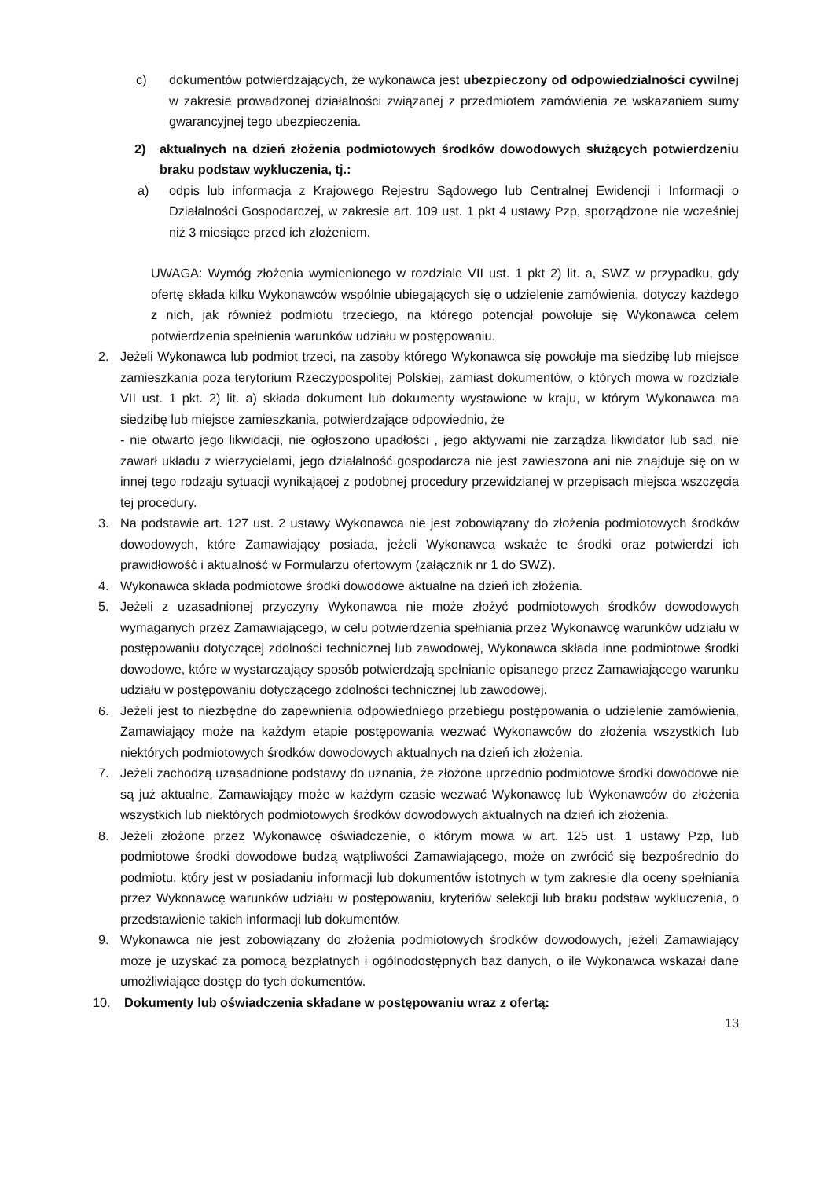c) dokumentów potwierdzających, że wykonawca jest ubezpieczony od odpowiedzialności cywilnej w zakresie prowadzonej działalności związanej z przedmiotem zamówienia ze wskazaniem sumy gwarancyjnej tego ubezpieczenia.
2) aktualnych na dzień złożenia podmiotowych środków dowodowych służących potwierdzeniu braku podstaw wykluczenia, tj.:
a) odpis lub informacja z Krajowego Rejestru Sądowego lub Centralnej Ewidencji i Informacji o Działalności Gospodarczej, w zakresie art. 109 ust. 1 pkt 4 ustawy Pzp, sporządzone nie wcześniej niż 3 miesiące przed ich złożeniem.
UWAGA: Wymóg złożenia wymienionego w rozdziale VII ust. 1 pkt 2) lit. a, SWZ w przypadku, gdy ofertę składa kilku Wykonawców wspólnie ubiegających się o udzielenie zamówienia, dotyczy każdego z nich, jak również podmiotu trzeciego, na którego potencjał powołuje się Wykonawca celem potwierdzenia spełnienia warunków udziału w postępowaniu.
2. Jeżeli Wykonawca lub podmiot trzeci, na zasoby którego Wykonawca się powołuje ma siedzibę lub miejsce zamieszkania poza terytorium Rzeczypospolitej Polskiej, zamiast dokumentów, o których mowa w rozdziale VII ust. 1 pkt. 2) lit. a) składa dokument lub dokumenty wystawione w kraju, w którym Wykonawca ma siedzibę lub miejsce zamieszkania, potwierdzające odpowiednio, że
- nie otwarto jego likwidacji, nie ogłoszono upadłości , jego aktywami nie zarządza likwidator lub sad, nie zawarł układu z wierzycielami, jego działalność gospodarcza nie jest zawieszona ani nie znajduje się on w innej tego rodzaju sytuacji wynikającej z podobnej procedury przewidzianej w przepisach miejsca wszczęcia tej procedury.
3. Na podstawie art. 127 ust. 2 ustawy Wykonawca nie jest zobowiązany do złożenia podmiotowych środków dowodowych, które Zamawiający posiada, jeżeli Wykonawca wskaże te środki oraz potwierdzi ich prawidłowość i aktualność w Formularzu ofertowym (załącznik nr 1 do SWZ).
4. Wykonawca składa podmiotowe środki dowodowe aktualne na dzień ich złożenia.
5. Jeżeli z uzasadnionej przyczyny Wykonawca nie może złożyć podmiotowych środków dowodowych wymaganych przez Zamawiającego, w celu potwierdzenia spełniania przez Wykonawcę warunków udziału w postępowaniu dotyczącej zdolności technicznej lub zawodowej, Wykonawca składa inne podmiotowe środki dowodowe, które w wystarczający sposób potwierdzają spełnianie opisanego przez Zamawiającego warunku udziału w postępowaniu dotyczącego zdolności technicznej lub zawodowej.
6. Jeżeli jest to niezbędne do zapewnienia odpowiedniego przebiegu postępowania o udzielenie zamówienia, Zamawiający może na każdym etapie postępowania wezwać Wykonawców do złożenia wszystkich lub niektórych podmiotowych środków dowodowych aktualnych na dzień ich złożenia.
7. Jeżeli zachodzą uzasadnione podstawy do uznania, że złożone uprzednio podmiotowe środki dowodowe nie są już aktualne, Zamawiający może w każdym czasie wezwać Wykonawcę lub Wykonawców do złożenia wszystkich lub niektórych podmiotowych środków dowodowych aktualnych na dzień ich złożenia.
8. Jeżeli złożone przez Wykonawcę oświadczenie, o którym mowa w art. 125 ust. 1 ustawy Pzp, lub podmiotowe środki dowodowe budzą wątpliwości Zamawiającego, może on zwrócić się bezpośrednio do podmiotu, który jest w posiadaniu informacji lub dokumentów istotnych w tym zakresie dla oceny spełniania przez Wykonawcę warunków udziału w postępowaniu, kryteriów selekcji lub braku podstaw wykluczenia, o przedstawienie takich informacji lub dokumentów.
9. Wykonawca nie jest zobowiązany do złożenia podmiotowych środków dowodowych, jeżeli Zamawiający może je uzyskać za pomocą bezpłatnych i ogólnodostępnych baz danych, o ile Wykonawca wskazał dane umożliwiające dostęp do tych dokumentów.
10. Dokumenty lub oświadczenia składane w postępowaniu wraz z ofertą:
13